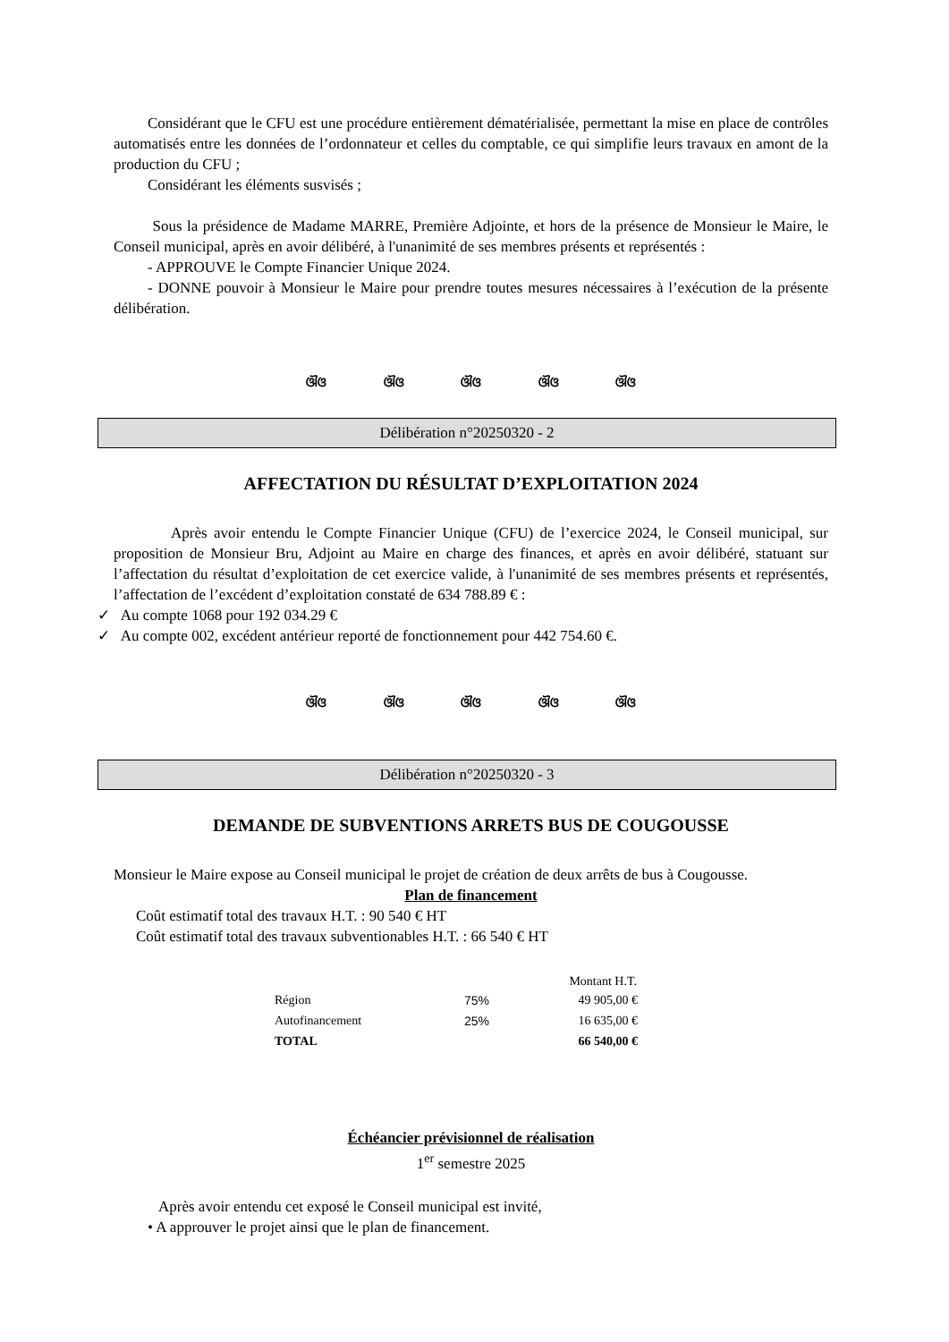Considérant que le CFU est une procédure entièrement dématérialisée, permettant la mise en place de contrôles automatisés entre les données de l’ordonnateur et celles du comptable, ce qui simplifie leurs travaux en amont de la production du CFU ;
Considérant les éléments susvisés ;
Sous la présidence de Madame MARRE, Première Adjointe, et hors de la présence de Monsieur le Maire, le Conseil municipal, après en avoir délibéré, à l'unanimité de ses membres présents et représentés :
- APPROUVE le Compte Financier Unique 2024.
- DONNE pouvoir à Monsieur le Maire pour prendre toutes mesures nécessaires à l’exécution de la présente délibération.
ଔଓ ଔଓ ଔଓ ଔଓ ଔଓ
Délibération n°20250320 - 2
AFFECTATION DU RÉSULTAT D’EXPLOITATION 2024
Après avoir entendu le Compte Financier Unique (CFU) de l’exercice 2024, le Conseil municipal, sur proposition de Monsieur Bru, Adjoint au Maire en charge des finances, et après en avoir délibéré, statuant sur l’affectation du résultat d’exploitation de cet exercice valide, à l'unanimité de ses membres présents et représentés, l’affectation de l’excédent d’exploitation constaté de 634 788.89 € :
✓ Au compte 1068 pour 192 034.29 €
✓ Au compte 002, excédent antérieur reporté de fonctionnement pour 442 754.60 €.
ଔଓ ଔଓ ଔଓ ଔଓ ଔଓ
Délibération n°20250320 - 3
DEMANDE DE SUBVENTIONS ARRETS BUS DE COUGOUSSE
Monsieur le Maire expose au Conseil municipal le projet de création de deux arrêts de bus à Cougousse.
Plan de financement
Coût estimatif total des travaux H.T. : 90 540 € HT
Coût estimatif total des travaux subventionables H.T. : 66 540 € HT
| | | Montant H.T. |
| --- | --- | --- |
| Région | 75% | 49 905,00 € |
| Autofinancement | 25% | 16 635,00 € |
| TOTAL | | 66 540,00 € |
Échéancier prévisionnel de réalisation
1<sup>er</sup> semestre 2025
Après avoir entendu cet exposé le Conseil municipal est invité,
• A approuver le projet ainsi que le plan de financement.